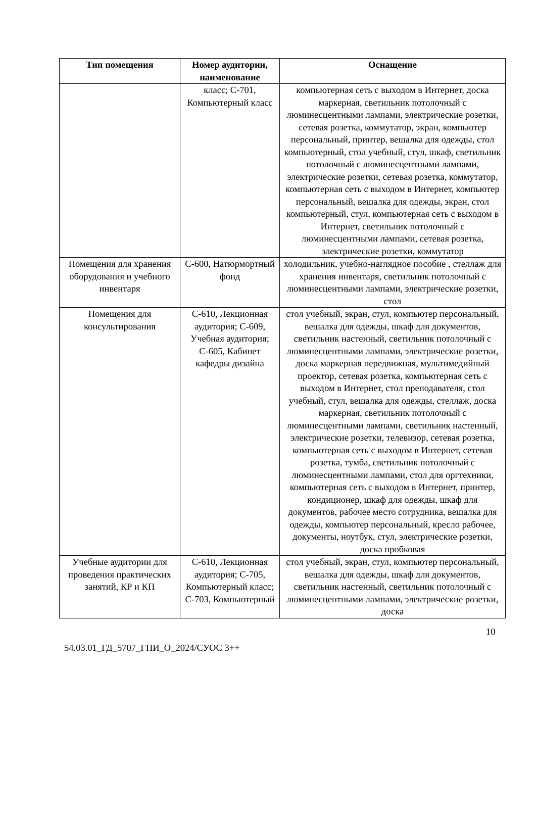| Тип помещения | Номер аудитории, наименование | Оснащение |
| --- | --- | --- |
| | класс; С-701, Компьютерный класс | компьютерная сеть с выходом в Интернет, доска маркерная, светильник потолочный с люминесцентными лампами, электрические розетки, сетевая розетка, коммутатор, экран, компьютер персональный, принтер, вешалка для одежды, стол компьютерный, стол учебный, стул, шкаф, светильник потолочный с люминесцентными лампами, электрические розетки, сетевая розетка, коммутатор, компьютерная сеть с выходом в Интернет, компьютер персональный, вешалка для одежды, экран, стол компьютерный, стул, компьютерная сеть с выходом в Интернет, светильник потолочный с люминесцентными лампами, сетевая розетка, электрические розетки, коммутатор |
| Помещения для хранения оборудования и учебного инвентаря | С-600, Натюрмортный фонд | холодильник, учебно-наглядное пособие , стеллаж для хранения инвентаря, светильник потолочный с люминесцентными лампами, электрические розетки, стол |
| Помещения для консультирования | С-610, Лекционная аудитория; С-609, Учебная аудитория; С-605, Кабинет кафедры дизайна | стол учебный, экран, стул, компьютер персональный, вешалка для одежды, шкаф для документов, светильник настенный, светильник потолочный с люминесцентными лампами, электрические розетки, доска маркерная передвижная, мультимедийный проектор, сетевая розетка, компьютерная сеть с выходом в Интернет, стол преподавателя, стол учебный, стул, вешалка для одежды, стеллаж, доска маркерная, светильник потолочный с люминесцентными лампами, светильник настенный, электрические розетки, телевизор, сетевая розетка, компьютерная сеть с выходом в Интернет, сетевая розетка, тумба, светильник потолочный с люминесцентными лампами, стол для оргтехники, компьютерная сеть с выходом в Интернет, принтер, кондиционер, шкаф для одежды, шкаф для документов, рабочее место сотрудника, вешалка для одежды, компьютер персональный, кресло рабочее, документы, ноутбук, стул, электрические розетки, доска пробковая |
| Учебные аудитории для проведения практических занятий, КР и КП | С-610, Лекционная аудитория; С-705, Компьютерный класс; С-703, Компьютерный | стол учебный, экран, стул, компьютер персональный, вешалка для одежды, шкаф для документов, светильник настенный, светильник потолочный с люминесцентными лампами, электрические розетки, доска |
10
54.03.01_ГД_5707_ГПИ_О_2024/СУОС 3++